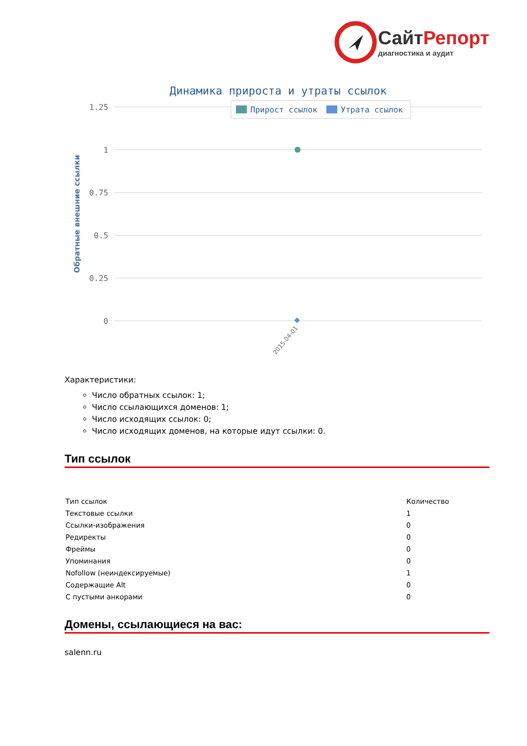СайтРепорт
диагностика и аудит
Динамика прироста и утраты ссылок
1.25
1
0.75
0.5
0.25
0
Прирост ссылок
Утрата ссылок
Обратные внешние ссылки
2015-04-01
Характеристики:
Число обратных ссылок: 1;
Число ссылающихся доменов: 1;
Число исходящих ссылок: 0;
Число исходящих доменов, на которые идут ссылки: 0.
Тип ссылок
| Тип ссылок | Количество |
| --- | --- |
| Текстовые ссылки | 1 |
| Ссылки-изображения | 0 |
| Редиректы | 0 |
| Фреймы | 0 |
| Упоминания | 0 |
| Nofollow (неиндексируемые) | 1 |
| Содержащие Alt | 0 |
| С пустыми анкорами | 0 |
Домены, ссылающиеся на вас:
salenn.ru